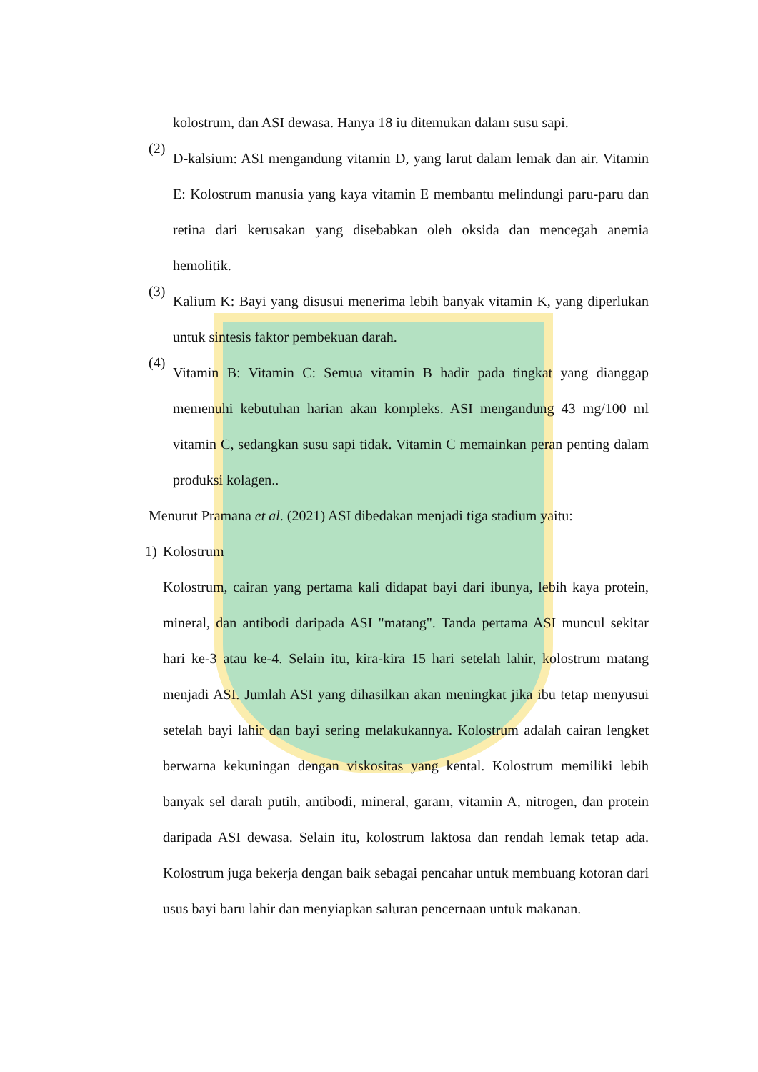kolostrum, dan ASI dewasa. Hanya 18 iu ditemukan dalam susu sapi.
(2)
D-kalsium: ASI mengandung vitamin D, yang larut dalam lemak dan air. Vitamin E: Kolostrum manusia yang kaya vitamin E membantu melindungi paru-paru dan retina dari kerusakan yang disebabkan oleh oksida dan mencegah anemia hemolitik.
(3)
Kalium K: Bayi yang disusui menerima lebih banyak vitamin K, yang diperlukan untuk sintesis faktor pembekuan darah.
(4)
Vitamin B: Vitamin C: Semua vitamin B hadir pada tingkat yang dianggap memenuhi kebutuhan harian akan kompleks. ASI mengandung 43 mg/100 ml vitamin C, sedangkan susu sapi tidak. Vitamin C memainkan peran penting dalam produksi kolagen..
Menurut Pramana et al. (2021) ASI dibedakan menjadi tiga stadium yaitu:
1) Kolostrum
Kolostrum, cairan yang pertama kali didapat bayi dari ibunya, lebih kaya protein, mineral, dan antibodi daripada ASI "matang". Tanda pertama ASI muncul sekitar hari ke-3 atau ke-4. Selain itu, kira-kira 15 hari setelah lahir, kolostrum matang menjadi ASI. Jumlah ASI yang dihasilkan akan meningkat jika ibu tetap menyusui setelah bayi lahir dan bayi sering melakukannya. Kolostrum adalah cairan lengket berwarna kekuningan dengan viskositas yang kental. Kolostrum memiliki lebih banyak sel darah putih, antibodi, mineral, garam, vitamin A, nitrogen, dan protein daripada ASI dewasa. Selain itu, kolostrum laktosa dan rendah lemak tetap ada. Kolostrum juga bekerja dengan baik sebagai pencahar untuk membuang kotoran dari usus bayi baru lahir dan menyiapkan saluran pencernaan untuk makanan.